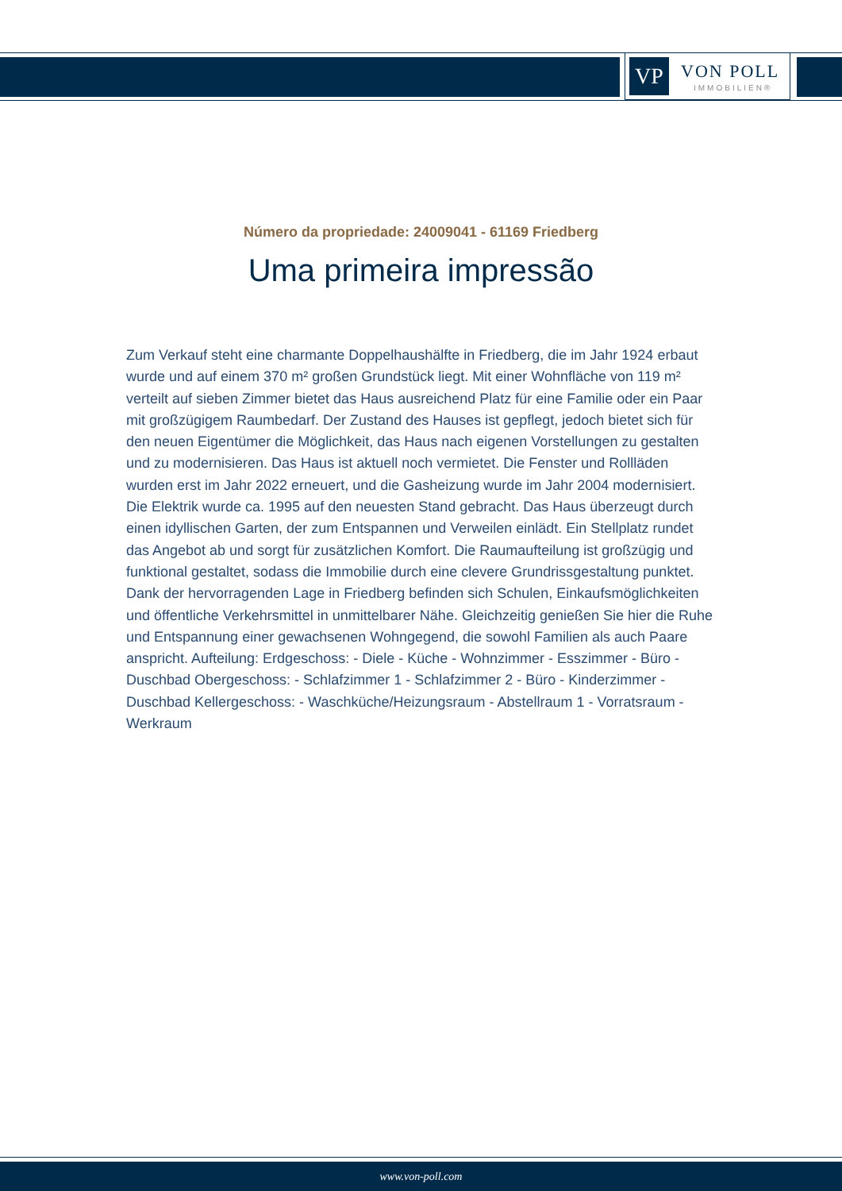VP VON POLL
IMMOBILIEN®
Número da propriedade: 24009041 - 61169 Friedberg
Uma primeira impressão
Zum Verkauf steht eine charmante Doppelhaushälfte in Friedberg, die im Jahr 1924 erbaut wurde und auf einem 370 m² großen Grundstück liegt. Mit einer Wohnfläche von 119 m² verteilt auf sieben Zimmer bietet das Haus ausreichend Platz für eine Familie oder ein Paar mit großzügigem Raumbedarf. Der Zustand des Hauses ist gepflegt, jedoch bietet sich für den neuen Eigentümer die Möglichkeit, das Haus nach eigenen Vorstellungen zu gestalten und zu modernisieren. Das Haus ist aktuell noch vermietet. Die Fenster und Rollläden wurden erst im Jahr 2022 erneuert, und die Gasheizung wurde im Jahr 2004 modernisiert. Die Elektrik wurde ca. 1995 auf den neuesten Stand gebracht. Das Haus überzeugt durch einen idyllischen Garten, der zum Entspannen und Verweilen einlädt. Ein Stellplatz rundet das Angebot ab und sorgt für zusätzlichen Komfort. Die Raumaufteilung ist großzügig und funktional gestaltet, sodass die Immobilie durch eine clevere Grundrissgestaltung punktet. Dank der hervorragenden Lage in Friedberg befinden sich Schulen, Einkaufsmöglichkeiten und öffentliche Verkehrsmittel in unmittelbarer Nähe. Gleichzeitig genießen Sie hier die Ruhe und Entspannung einer gewachsenen Wohngegend, die sowohl Familien als auch Paare anspricht. Aufteilung: Erdgeschoss: - Diele - Küche - Wohnzimmer - Esszimmer - Büro - Duschbad Obergeschoss: - Schlafzimmer 1 - Schlafzimmer 2 - Büro - Kinderzimmer - Duschbad Kellergeschoss: - Waschküche/Heizungsraum - Abstellraum 1 - Vorratsraum - Werkraum
www.von-poll.com